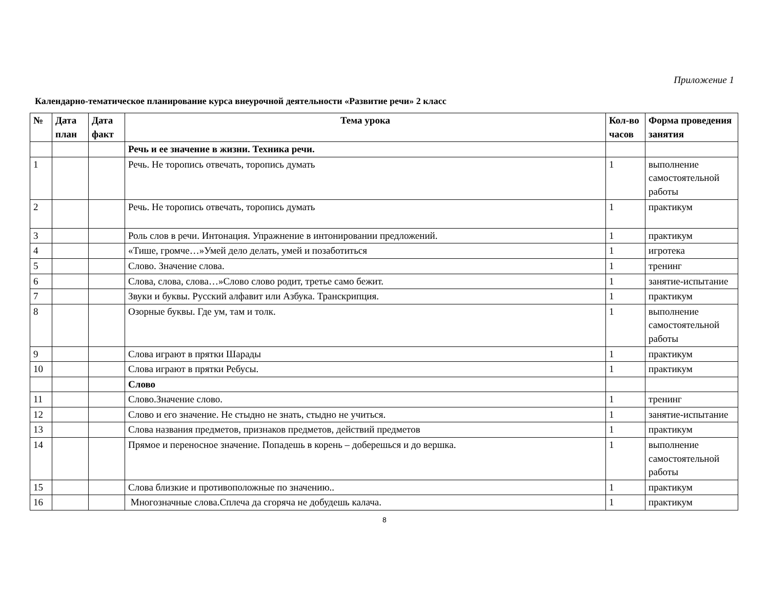Приложение 1
Календарно-тематическое планирование курса внеурочной деятельности «Развитие речи» 2 класс
| № | Дата план | Дата факт | Тема урока | Кол-во часов | Форма проведения занятия |
| --- | --- | --- | --- | --- | --- |
| | | | Речь и ее значение в жизни. Техника речи. | | |
| 1 | | | Речь. Не торопись отвечать, торопись думать | 1 | выполнение самостоятельной работы |
| 2 | | | Речь. Не торопись отвечать, торопись думать | 1 | практикум |
| 3 | | | Роль слов в речи. Интонация. Упражнение в интонировании предложений. | 1 | практикум |
| 4 | | | «Тише, громче…»Умей дело делать, умей и позаботиться | 1 | игротека |
| 5 | | | Слово. Значение слова. | 1 | тренинг |
| 6 | | | Слова, слова, слова…»Слово слово родит, третье само бежит. | 1 | занятие-испытание |
| 7 | | | Звуки и буквы. Русский алфавит или Азбука. Транскрипция. | 1 | практикум |
| 8 | | | Озорные буквы. Где ум, там и толк. | 1 | выполнение самостоятельной работы |
| 9 | | | Слова играют в прятки Шарады | 1 | практикум |
| 10 | | | Слова играют в прятки Ребусы. | 1 | практикум |
| | | | Слово | | |
| 11 | | | Слово.Значение слово. | 1 | тренинг |
| 12 | | | Слово и его значение. Не стыдно не знать, стыдно не учиться. | 1 | занятие-испытание |
| 13 | | | Слова названия предметов, признаков предметов, действий предметов | 1 | практикум |
| 14 | | | Прямое и переносное значение. Попадешь в корень – доберешься и до вершка. | 1 | выполнение самостоятельной работы |
| 15 | | | Слова близкие и противоположные по значению.. | 1 | практикум |
| 16 | | | Многозначные слова.Сплеча да сгоряча не добудешь калача. | 1 | практикум |
8